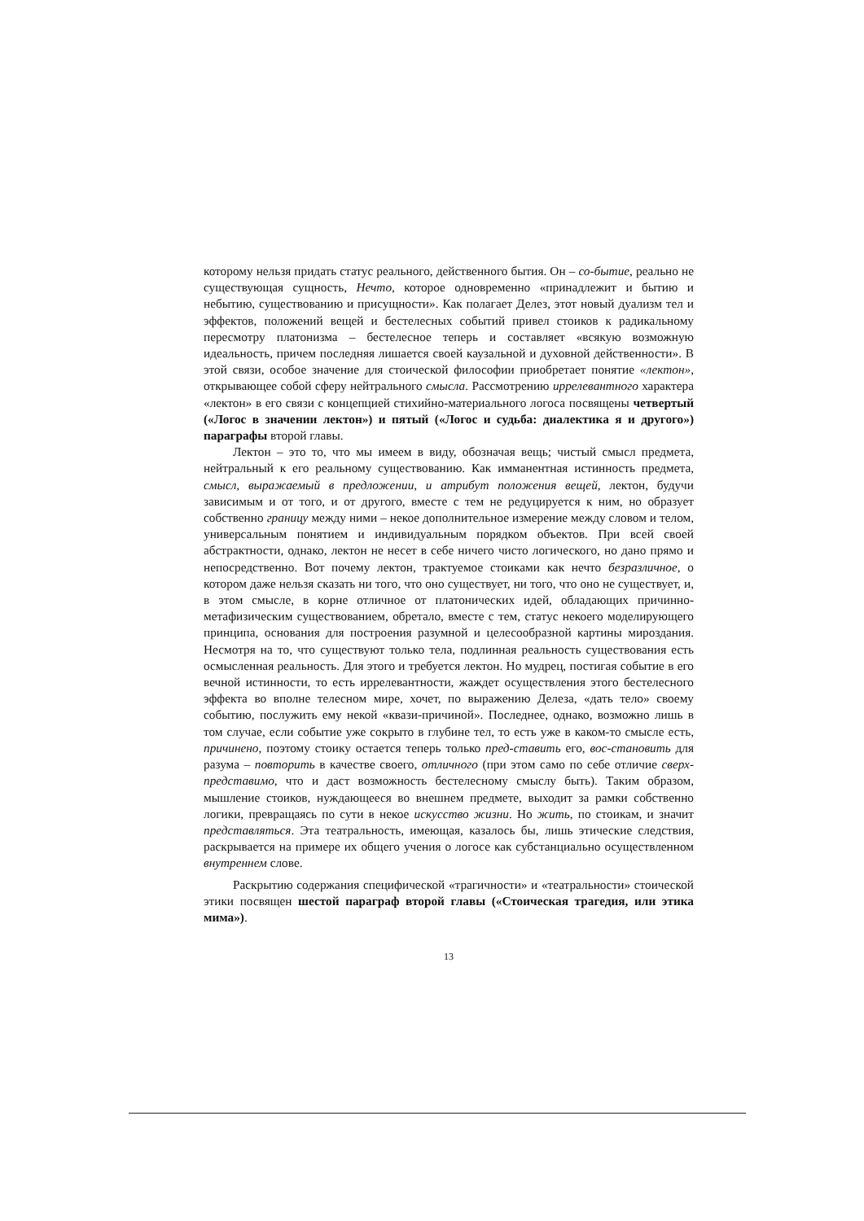которому нельзя придать статус реального, действенного бытия. Он – со-бытие, реально не существующая сущность, Нечто, которое одновременно «принадлежит и бытию и небытию, существованию и присущности». Как полагает Делез, этот новый дуализм тел и эффектов, положений вещей и бестелесных событий привел стоиков к радикальному пересмотру платонизма – бестелесное теперь и составляет «всякую возможную идеальность, причем последняя лишается своей каузальной и духовной действенности». В этой связи, особое значение для стоической философии приобретает понятие «лектон», открывающее собой сферу нейтрального смысла. Рассмотрению иррелевантного характера «лектон» в его связи с концепцией стихийно-материального логоса посвящены четвертый («Логос в значении лектон») и пятый («Логос и судьба: диалектика я и другого») параграфы второй главы.
Лектон – это то, что мы имеем в виду, обозначая вещь; чистый смысл предмета, нейтральный к его реальному существованию. Как имманентная истинность предмета, смысл, выражаемый в предложении, и атрибут положения вещей, лектон, будучи зависимым и от того, и от другого, вместе с тем не редуцируется к ним, но образует собственно границу между ними – некое дополнительное измерение между словом и телом, универсальным понятием и индивидуальным порядком объектов. При всей своей абстрактности, однако, лектон не несет в себе ничего чисто логического, но дано прямо и непосредственно. Вот почему лектон, трактуемое стоиками как нечто безразличное, о котором даже нельзя сказать ни того, что оно существует, ни того, что оно не существует, и, в этом смысле, в корне отличное от платонических идей, обладающих причинно-метафизическим существованием, обретало, вместе с тем, статус некоего моделирующего принципа, основания для построения разумной и целесообразной картины мироздания. Несмотря на то, что существуют только тела, подлинная реальность существования есть осмысленная реальность. Для этого и требуется лектон. Но мудрец, постигая событие в его вечной истинности, то есть иррелевантности, жаждет осуществления этого бестелесного эффекта во вполне телесном мире, хочет, по выражению Делеза, «дать тело» своему событию, послужить ему некой «квази-причиной». Последнее, однако, возможно лишь в том случае, если событие уже сокрыто в глубине тел, то есть уже в каком-то смысле есть, причинено, поэтому стоику остается теперь только пред-ставить его, вос-становить для разума – повторить в качестве своего, отличного (при этом само по себе отличие сверх-представимо, что и даст возможность бестелесному смыслу быть). Таким образом, мышление стоиков, нуждающееся во внешнем предмете, выходит за рамки собственно логики, превращаясь по сути в некое искусство жизни. Но жить, по стоикам, и значит представляться. Эта театральность, имеющая, казалось бы, лишь этические следствия, раскрывается на примере их общего учения о логосе как субстанциально осуществленном внутреннем слове.
Раскрытию содержания специфической «трагичности» и «театральности» стоической этики посвящен шестой параграф второй главы («Стоическая трагедия, или этика мима»).
13